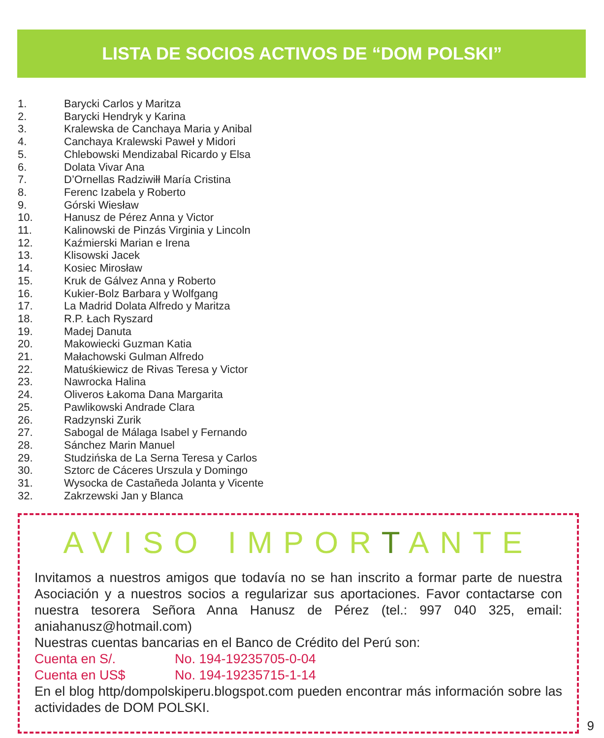LISTA DE SOCIOS ACTIVOS DE “DOM POLSKI”
1. Barycki Carlos y Maritza
2. Barycki Hendryk y Karina
3. Kralewska de Canchaya Maria y Anibal
4. Canchaya Kralewski Paweł y Midori
5. Chlebowski Mendizabal Ricardo y Elsa
6. Dolata Vivar Ana
7. D’Ornellas Radziwiłł María Cristina
8. Ferenc Izabela y Roberto
9. Górski Wiesław
10. Hanusz de Pérez Anna y Victor
11. Kalinowski de Pinzás Virginia y Lincoln
12. Kaźmierski Marian e Irena
13. Klisowski Jacek
14. Kosiec Mirosław
15. Kruk de Gálvez Anna y Roberto
16. Kukier-Bolz Barbara y Wolfgang
17. La Madrid Dolata Alfredo y Maritza
18. R.P. Łach Ryszard
19. Madej Danuta
20. Makowiecki Guzman Katia
21. Małachowski Gulman Alfredo
22. Matuśkiewicz de Rivas Teresa y Victor
23. Nawrocka Halina
24. Oliveros Łakoma Dana Margarita
25. Pawlikowski Andrade Clara
26. Radzynski Zurik
27. Sabogal de Málaga Isabel y Fernando
28. Sánchez Marin Manuel
29. Studzińska de La Serna Teresa y Carlos
30. Sztorc de Cáceres Urszula y Domingo
31. Wysocka de Castañeda Jolanta y Vicente
32. Zakrzewski Jan y Blanca
AVISO IMPORTANTE
Invitamos a nuestros amigos que todavía no se han inscrito a formar parte de nuestra Asociación y a nuestros socios a regularizar sus aportaciones. Favor contactarse con nuestra tesorera Señora Anna Hanusz de Pérez (tel.: 997 040 325, email: aniahanusz@hotmail.com)
Nuestras cuentas bancarias en el Banco de Crédito del Perú son:
Cuenta en S/. No. 194-19235705-0-04
Cuenta en US$ No. 194-19235715-1-14
En el blog http/dompolskiperu.blogspot.com pueden encontrar más información sobre las actividades de DOM POLSKI.
9